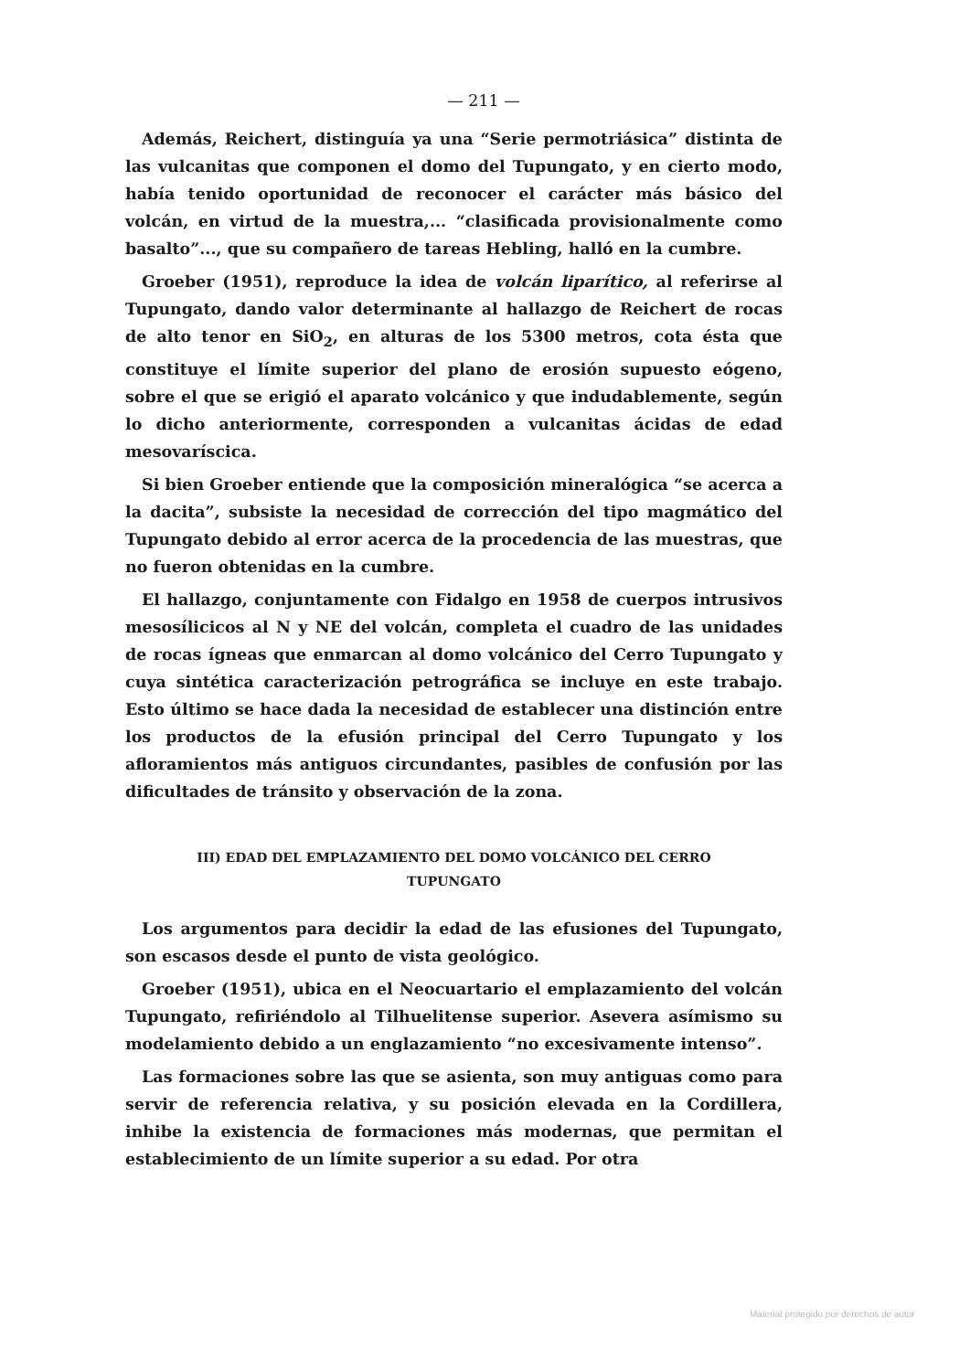— 211 —
Además, Reichert, distinguía ya una “Serie permotriásica” distinta de las vulcanitas que componen el domo del Tupungato, y en cierto modo, había tenido oportunidad de reconocer el carácter más básico del volcán, en virtud de la muestra,... “clasificada provisionalmente como basalto”..., que su compañero de tareas Hebling, halló en la cumbre.
Groeber (1951), reproduce la idea de volcán liparítico, al referirse al Tupungato, dando valor determinante al hallazgo de Reichert de rocas de alto tenor en SiO<sub>2</sub>, en alturas de los 5300 metros, cota ésta que constituye el límite superior del plano de erosión supuesto eógeno, sobre el que se erigió el aparato volcánico y que indudablemente, según lo dicho anteriormente, corresponden a vulcanitas ácidas de edad mesovaríscica.
Si bien Groeber entiende que la composición mineralógica “se acerca a la dacita”, subsiste la necesidad de corrección del tipo magmático del Tupungato debido al error acerca de la procedencia de las muestras, que no fueron obtenidas en la cumbre.
El hallazgo, conjuntamente con Fidalgo en 1958 de cuerpos intrusivos mesosílicicos al N y NE del volcán, completa el cuadro de las unidades de rocas ígneas que enmarcan al domo volcánico del Cerro Tupungato y cuya sintética caracterización petrográfica se incluye en este trabajo. Esto último se hace dada la necesidad de establecer una distinción entre los productos de la efusión principal del Cerro Tupungato y los afloramientos más antiguos circundantes, pasibles de confusión por las dificultades de tránsito y observación de la zona.
III) EDAD DEL EMPLAZAMIENTO DEL DOMO VOLCÁNICO DEL CERRO
TUPUNGATO
Los argumentos para decidir la edad de las efusiones del Tupungato, son escasos desde el punto de vista geológico.
Groeber (1951), ubica en el Neocuartario el emplazamiento del volcán Tupungato, refiriéndolo al Tilhuelitense superior. Asevera asímismo su modelamiento debido a un englazamiento “no excesivamente intenso”.
Las formaciones sobre las que se asienta, son muy antiguas como para servir de referencia relativa, y su posición elevada en la Cordillera, inhibe la existencia de formaciones más modernas, que permitan el establecimiento de un límite superior a su edad. Por otra
Material protegido por derechos de autor